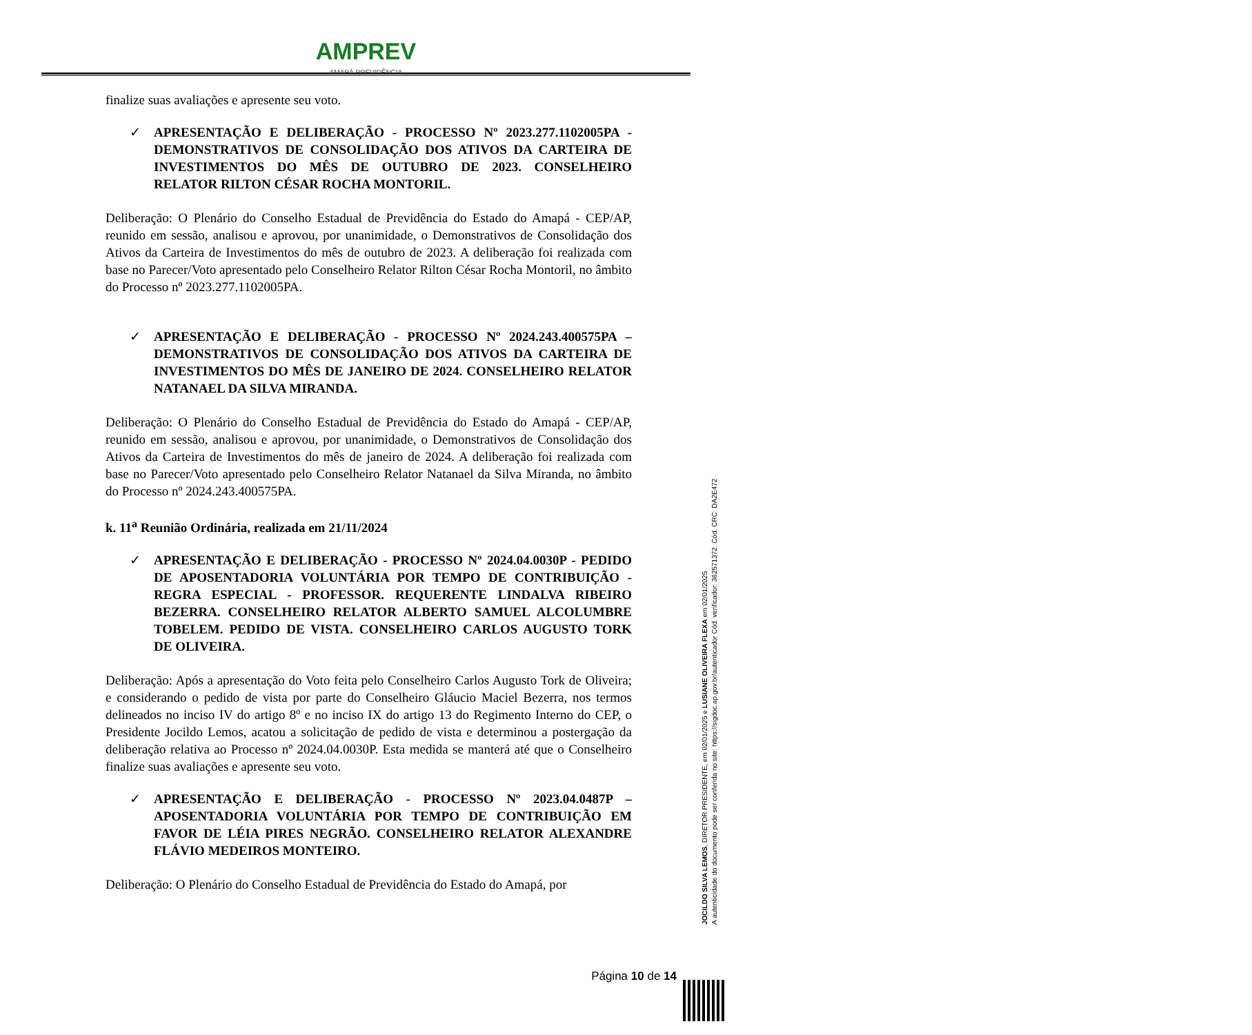AMPREV
AMAPÁ PREVIDÊNCIA
finalize suas avaliações e apresente seu voto.
✓ APRESENTAÇÃO E DELIBERAÇÃO - PROCESSO Nº 2023.277.1102005PA - DEMONSTRATIVOS DE CONSOLIDAÇÃO DOS ATIVOS DA CARTEIRA DE INVESTIMENTOS DO MÊS DE OUTUBRO DE 2023. CONSELHEIRO RELATOR RILTON CÉSAR ROCHA MONTORIL.
Deliberação: O Plenário do Conselho Estadual de Previdência do Estado do Amapá - CEP/AP, reunido em sessão, analisou e aprovou, por unanimidade, o Demonstrativos de Consolidação dos Ativos da Carteira de Investimentos do mês de outubro de 2023. A deliberação foi realizada com base no Parecer/Voto apresentado pelo Conselheiro Relator Rilton César Rocha Montoril, no âmbito do Processo nº 2023.277.1102005PA.
✓ APRESENTAÇÃO E DELIBERAÇÃO - PROCESSO Nº 2024.243.400575PA – DEMONSTRATIVOS DE CONSOLIDAÇÃO DOS ATIVOS DA CARTEIRA DE INVESTIMENTOS DO MÊS DE JANEIRO DE 2024. CONSELHEIRO RELATOR NATANAEL DA SILVA MIRANDA.
Deliberação: O Plenário do Conselho Estadual de Previdência do Estado do Amapá - CEP/AP, reunido em sessão, analisou e aprovou, por unanimidade, o Demonstrativos de Consolidação dos Ativos da Carteira de Investimentos do mês de janeiro de 2024. A deliberação foi realizada com base no Parecer/Voto apresentado pelo Conselheiro Relator Natanael da Silva Miranda, no âmbito do Processo nº 2024.243.400575PA.
k. 11<sup>a</sup> Reunião Ordinária, realizada em 21/11/2024
✓ APRESENTAÇÃO E DELIBERAÇÃO - PROCESSO Nº 2024.04.0030P - PEDIDO DE APOSENTADORIA VOLUNTÁRIA POR TEMPO DE CONTRIBUIÇÃO - REGRA ESPECIAL - PROFESSOR. REQUERENTE LINDALVA RIBEIRO BEZERRA. CONSELHEIRO RELATOR ALBERTO SAMUEL ALCOLUMBRE TOBELEM. PEDIDO DE VISTA. CONSELHEIRO CARLOS AUGUSTO TORK DE OLIVEIRA.
Deliberação: Após a apresentação do Voto feita pelo Conselheiro Carlos Augusto Tork de Oliveira; e considerando o pedido de vista por parte do Conselheiro Gláucio Maciel Bezerra, nos termos delineados no inciso IV do artigo 8º e no inciso IX do artigo 13 do Regimento Interno do CEP, o Presidente Jocildo Lemos, acatou a solicitação de pedido de vista e determinou a postergação da deliberação relativa ao Processo nº 2024.04.0030P. Esta medida se manterá até que o Conselheiro finalize suas avaliações e apresente seu voto.
✓ APRESENTAÇÃO E DELIBERAÇÃO - PROCESSO Nº 2023.04.0487P – APOSENTADORIA VOLUNTÁRIA POR TEMPO DE CONTRIBUIÇÃO EM FAVOR DE LÉIA PIRES NEGRÃO. CONSELHEIRO RELATOR ALEXANDRE FLÁVIO MEDEIROS MONTEIRO.
Deliberação: O Plenário do Conselho Estadual de Previdência do Estado do Amapá, por
Página 10 de 14
JOCILDO SILVA LEMOS, DIRETOR PRESIDENTE, em 02/01/2025 e LUSIANE OLIVEIRA FLEXA em 02/01/2025
A autenticidade do documento pode ser conferida no site: https://sigdoc.ap.gov.br/autenticador Cód. verificador: 362571372. Cód. CRC: DA2E472